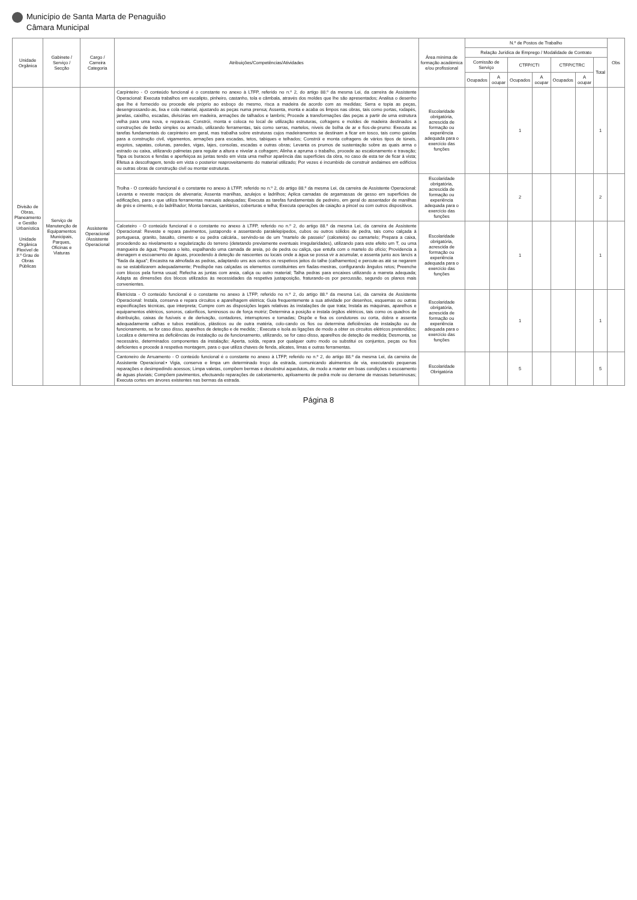Município de Santa Marta de Penaguião
Câmara Municipal
| Unidade Orgânica | Gabinete / Serviço / Secção | Cargo / Carreira Categoria | Atribuições/Competências/Atividades | Área mínima de formação académica e/ou profissional | N.º de Postos de Trabalho | | | | | | | Obs |
| --- | --- | --- | --- | --- | --- | --- | --- | --- | --- | --- | --- | --- |
| | | | | | Relação Jurídica de Emprego / Modalidade de Contrato | | | | | | | |
| | | | | | Comissão de Serviço | | CTFP/CTI | | CTFP/CTRC | | Total | |
| | | | | | Ocupados | A ocupar | Ocupados | A ocupar | Ocupados | A ocupar | | |
| Divisão de Obras, Planeamento e Gestão Urbanística Unidade Orgânica Flexível de 3.º Grau de Obras Públicas | Serviço de Manutenção de Equipamentos Municipais, Parques, Oficinas e Viaturas | Assistente Operacional /Assistente Operacional | Carpinteiro - O conteúdo funcional é o constante no anexo à LTFP, referido no n.º 2, do artigo 88.º da mesma Lei, da carreira de Assistente Operacional: Executa trabalhos em eucalipto, pinheiro, castanho, tola e câmbala, através dos moldes que lhe são apresentados; Analisa o desenho que lhe é fornecido ou procede ele próprio ao esboço do mesmo, risca a madeira de acordo com as medidas; Serra e topia as peças, desengrossando-as, lixa e cola material, ajustando as peças numa prensa; Assenta, monta e acaba os limpos nas obras, tais como portas, rodapés, janelas, caixilho, escadas, divisórias em madeira, armações de talhados e lambris; Procede a transformações das peças a partir de uma estrutura velha para uma nova, e repara-as. Constrói, monta e coloca no local de utilização estruturas, cofragens e moldes de madeira destinados a construções de betão simples ou armado, utilizando ferramentas, tais como serras, martelos, níveis de bolha de ar e fios-de-prumo: Executa as tarefas fundamentais do carpinteiro em geral, mas trabalha sobre estruturas cujos madeiramentos se destinam a ficar em tosco, tais como gaiolas para a construção civil, vigamentos, armações para escadas, tetos, tabiques e telhados; Constrói e monta cofragens de vários tipos de túneis, esgotos, sapatas, colunas, paredes, vigas, lajes, consolas, escadas e outras obras; Levanta os prumos de sustentação sobre as quais arma o estrado ou caixa, utilizando palmetas para regular a altura e nivelar a cofragem; Alinha e apruma o trabalho, procede ao escalonamento e travação; Tapa os buracos e fendas e aperfeiçoa as juntas tendo em vista uma melhor aparência das superfícies da obra, no caso de esta ter de ficar à vista; Efetua a descofragem, tendo em vista o posterior reaproveitamento do material utilizado; Por vezes é incumbido de construir andaimes em edifícios ou outras obras de construção civil ou montar estruturas. | Escolaridade obrigatória, acrescida de formação ou experiência adequada para o exercício das funções | | | 1 | | | | 1 | |
| | | | Trolha - O conteúdo funcional é o constante no anexo à LTFP, referido no n.º 2, do artigo 88.º da mesma Lei, da carreira de Assistente Operacional: Levanta e reveste maciços de alvenaria; Assenta manilhas, azulejos e ladrilhos; Aplica camadas de argamassas de gesso em superfícies de edificações, para o que utiliza ferramentas manuais adequadas; Executa as tarefas fundamentais de pedreiro, em geral do assentador de manilhas de grés e cimento, e do ladrilhador; Monta bancas, sanitários, coberturas e telha; Executa operações de caiação a pincel ou com outros dispositivos. | Escolaridade obrigatória, acrescida de formação ou experiência adequada para o exercício das funções | | | 2 | | | | 2 | |
| | | | Calceteiro - O conteúdo funcional é o constante no anexo à LTFP, referido no n.º 2, do artigo 88.º da mesma Lei, da carreira de Assistente Operacional: Reveste e repara pavimentos, justapondo e assentando paralelepípedos, cubos ou outros sólidos de pedra, tais como calçada à portuguesa, granito, basalto, cimento e ou pedra calcária., servindo-se de um "martelo de passeio" (calceteira) ou camartelo; Prepara a caixa, procedendo ao nivelamento e regularização do terreno (detetando previamente eventuais irregularidades), utilizando para este efeito um T, ou uma mangueira de água; Prepara o leito, espalhando uma camada de areia, pó de pedra ou caliça, que entufa com o martelo do ofício; Providencia a drenagem e escoamento de águas, procedendo à deteção de nascentes ou locais onde a água se possa vir a acumular, e assenta junto aos lancis a "fiada da água"; Encastra na almofada as pedras, adaptando uns aos outros os respetivos jeitos do talhe (calhamentos) e percute-as até se negarem ou se estabilizarem adequadamente; Predispõe nas calçadas os elementos constituintes em fiadas-mestras, configurando ângulos retos; Preenche com blocos pela forma usual; Refecha as juntas com areia, caliça ou outro material; Talha pedras para encaixes utilizando a marreta adequada; Adapta as dimensões dos blocos utilizados às necessidades da respetiva justaposição, fraturando-os por percussão, segundo os planos mais convenientes. | Escolaridade obrigatória, acrescida de formação ou experiência adequada para o exercício das funções | | | 1 | | | | 1 | |
| | | | Eletricista - O conteúdo funcional é o constante no anexo à LTFP, referido no n.º 2, do artigo 88.º da mesma Lei, da carreira de Assistente Operacional: Instala, conserva e repara circuitos e aparelhagem elétrica; Guia frequentemente a sua atividade por desenhos, esquemas ou outras especificações técnicas, que interpreta; Cumpre com as disposições legais relativas às instalações de que trata; Instala as máquinas, aparelhos e equipamentos elétricos, sonoros, caloríficos, luminosos ou de força motriz; Determina a posição e instala órgãos elétricos, tais como os quadros de distribuição, caixas de fusíveis e de derivação, contadores, interruptores e tomadas; Dispõe e fixa os condutores ou corta, dobra e assenta adequadamente calhas e tubos metálicos, plásticos ou de outra matéria, colo-cando os fios ou determina deficiências de instalação ou de funcionamento, se for caso disso, aparelhos de deteção e de medida; ; Executa e isola as ligações de modo a obter os circuitos elétricos pretendidos; Localiza e determina as deficiências de instalação ou de funcionamento, utilizando, se for caso disso, aparelhos de deteção de medida; Desmonta, se necessário, determinados componentes da instalação; Aperta, solda, repara por qualquer outro modo ou substitui os conjuntos, peças ou fios deficientes e procede à respetiva montagem, para o que utiliza chaves de fenda, alicates, limas e outras ferramentas. | Escolaridade obrigatória, acrescida de formação ou experiência adequada para o exercício das funções | | | 1 | | | | 1 | |
| | | | Cantoneiro de Arruamento - O conteúdo funcional é o constante no anexo à LTFP, referido no n.º 2, do artigo 88.º da mesma Lei, da carreira de Assistente Operacional:• Vigia, conserva e limpa um determinado troço da estrada, comunicando aluimentos de via, executando pequenas reparações e desimpedindo acessos; Limpa valetas, compõem bermas e desobstrui aquedutos, de modo a manter em boas condições o escoamento de águas pluviais; Compõem pavimentos, efectuando reparações de calcetamento, apiloamento de pedra mole ou derrame de massas betuminosas; Executa cortes em árvores existentes nas bermas da estrada. | Escolaridade Obrigatória | | | 5 | | | | 5 | |
Página 8